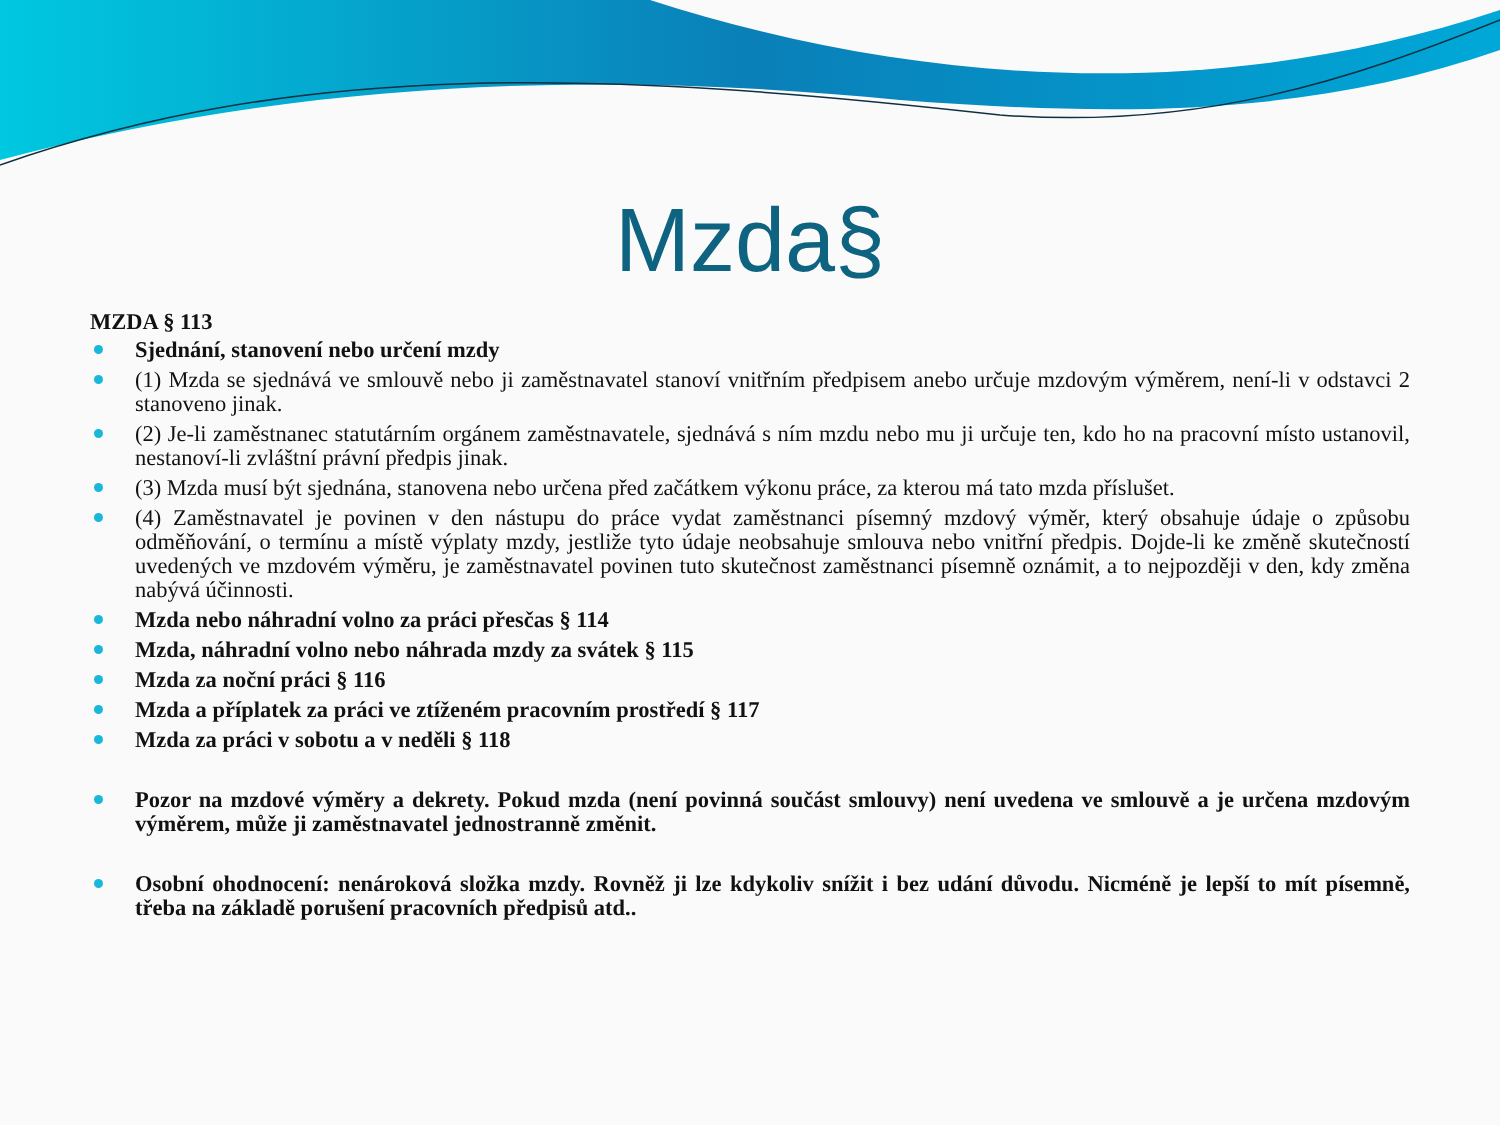Mzda§
MZDA § 113
Sjednání, stanovení nebo určení mzdy
(1) Mzda se sjednává ve smlouvě nebo ji zaměstnavatel stanoví vnitřním předpisem anebo určuje mzdovým výměrem, není-li v odstavci 2 stanoveno jinak.
(2) Je-li zaměstnanec statutárním orgánem zaměstnavatele, sjednává s ním mzdu nebo mu ji určuje ten, kdo ho na pracovní místo ustanovil, nestanoví-li zvláštní právní předpis jinak.
(3) Mzda musí být sjednána, stanovena nebo určena před začátkem výkonu práce, za kterou má tato mzda příslušet.
(4) Zaměstnavatel je povinen v den nástupu do práce vydat zaměstnanci písemný mzdový výměr, který obsahuje údaje o způsobu odměňování, o termínu a místě výplaty mzdy, jestliže tyto údaje neobsahuje smlouva nebo vnitřní předpis. Dojde-li ke změně skutečností uvedených ve mzdovém výměru, je zaměstnavatel povinen tuto skutečnost zaměstnanci písemně oznámit, a to nejpozději v den, kdy změna nabývá účinnosti.
Mzda nebo náhradní volno za práci přesčas § 114
Mzda, náhradní volno nebo náhrada mzdy za svátek § 115
Mzda za noční práci § 116
Mzda a příplatek za práci ve ztíženém pracovním prostředí § 117
Mzda za práci v sobotu a v neděli § 118
Pozor na mzdové výměry a dekrety. Pokud mzda (není povinná součást smlouvy) není uvedena ve smlouvě a je určena mzdovým výměrem, může ji zaměstnavatel jednostranně změnit.
Osobní ohodnocení: nenároková složka mzdy. Rovněž ji lze kdykoliv snížit i bez udání důvodu. Nicméně je lepší to mít písemně, třeba na základě porušení pracovních předpisů atd..